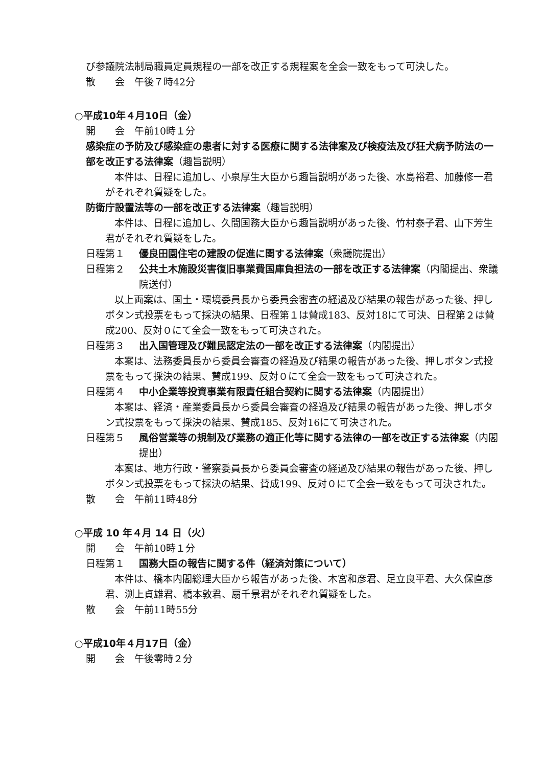び参議院法制局職員定員規程の一部を改正する規程案を全会一致をもって可決した。
散　　会　午後７時42分
○平成10年４月10日（金）
開　　会　午前10時１分
感染症の予防及び感染症の患者に対する医療に関する法律案及び検疫法及び狂犬病予防法の一部を改正する法律案（趣旨説明）
本件は、日程に追加し、小泉厚生大臣から趣旨説明があった後、水島裕君、加藤修一君がそれぞれ質疑をした。
防衛庁設置法等の一部を改正する法律案（趣旨説明）
本件は、日程に追加し、久間国務大臣から趣旨説明があった後、竹村泰子君、山下芳生君がそれぞれ質疑をした。
日程第１ 優良田園住宅の建設の促進に関する法律案（衆議院提出）
日程第２ 公共土木施設災害復旧事業費国庫負担法の一部を改正する法律案（内閣提出、衆議院送付）
以上両案は、国土・環境委員長から委員会審査の経過及び結果の報告があった後、押しボタン式投票をもって採決の結果、日程第１は賛成183、反対18にて可決、日程第２は賛成200、反対０にて全会一致をもって可決された。
日程第３ 出入国管理及び難民認定法の一部を改正する法律案（内閣提出）
本案は、法務委員長から委員会審査の経過及び結果の報告があった後、押しボタン式投票をもって採決の結果、賛成199、反対０にて全会一致をもって可決された。
日程第４ 中小企業等投資事業有限責任組合契約に関する法律案（内閣提出）
本案は、経済・産業委員長から委員会審査の経過及び結果の報告があった後、押しボタン式投票をもって採決の結果、賛成185、反対16にて可決された。
日程第５ 風俗営業等の規制及び業務の適正化等に関する法律の一部を改正する法律案（内閣提出）
本案は、地方行政・警察委員長から委員会審査の経過及び結果の報告があった後、押しボタン式投票をもって採決の結果、賛成199、反対０にて全会一致をもって可決された。
散　　会　午前11時48分
○平成 10 年４月 14 日（火）
開　　会　午前10時１分
日程第１ 国務大臣の報告に関する件（経済対策について）
本件は、橋本内閣総理大臣から報告があった後、木宮和彦君、足立良平君、大久保直彦君、渕上貞雄君、橋本敦君、扇千景君がそれぞれ質疑をした。
散　　会　午前11時55分
○平成10年４月17日（金）
開　　会　午後零時２分